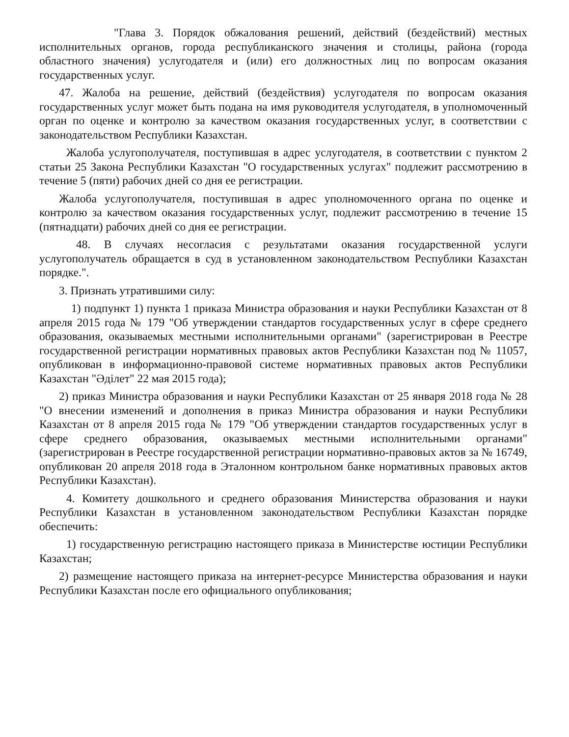"Глава 3. Порядок обжалования решений, действий (бездействий) местных исполнительных органов, города республиканского значения и столицы, района (города областного значения) услугодателя и (или) его должностных лиц по вопросам оказания государственных услуг.
47. Жалоба на решение, действий (бездействия) услугодателя по вопросам оказания государственных услуг может быть подана на имя руководителя услугодателя, в уполномоченный орган по оценке и контролю за качеством оказания государственных услуг, в соответствии с законодательством Республики Казахстан.
Жалоба услугополучателя, поступившая в адрес услугодателя, в соответствии с пунктом 2 статьи 25 Закона Республики Казахстан "О государственных услугах" подлежит рассмотрению в течение 5 (пяти) рабочих дней со дня ее регистрации.
Жалоба услугополучателя, поступившая в адрес уполномоченного органа по оценке и контролю за качеством оказания государственных услуг, подлежит рассмотрению в течение 15 (пятнадцати) рабочих дней со дня ее регистрации.
48. В случаях несогласия с результатами оказания государственной услуги услугополучатель обращается в суд в установленном законодательством Республики Казахстан порядке.".
3. Признать утратившими силу:
1) подпункт 1) пункта 1 приказа Министра образования и науки Республики Казахстан от 8 апреля 2015 года № 179 "Об утверждении стандартов государственных услуг в сфере среднего образования, оказываемых местными исполнительными органами" (зарегистрирован в Реестре государственной регистрации нормативных правовых актов Республики Казахстан под № 11057, опубликован в информационно-правовой системе нормативных правовых актов Республики Казахстан "Әділет" 22 мая 2015 года);
2) приказ Министра образования и науки Республики Казахстан от 25 января 2018 года № 28 "О внесении изменений и дополнения в приказ Министра образования и науки Республики Казахстан от 8 апреля 2015 года № 179 "Об утверждении стандартов государственных услуг в сфере среднего образования, оказываемых местными исполнительными органами" (зарегистрирован в Реестре государственной регистрации нормативно-правовых актов за № 16749, опубликован 20 апреля 2018 года в Эталонном контрольном банке нормативных правовых актов Республики Казахстан).
4. Комитету дошкольного и среднего образования Министерства образования и науки Республики Казахстан в установленном законодательством Республики Казахстан порядке обеспечить:
1) государственную регистрацию настоящего приказа в Министерстве юстиции Республики Казахстан;
2) размещение настоящего приказа на интернет-ресурсе Министерства образования и науки Республики Казахстан после его официального опубликования;